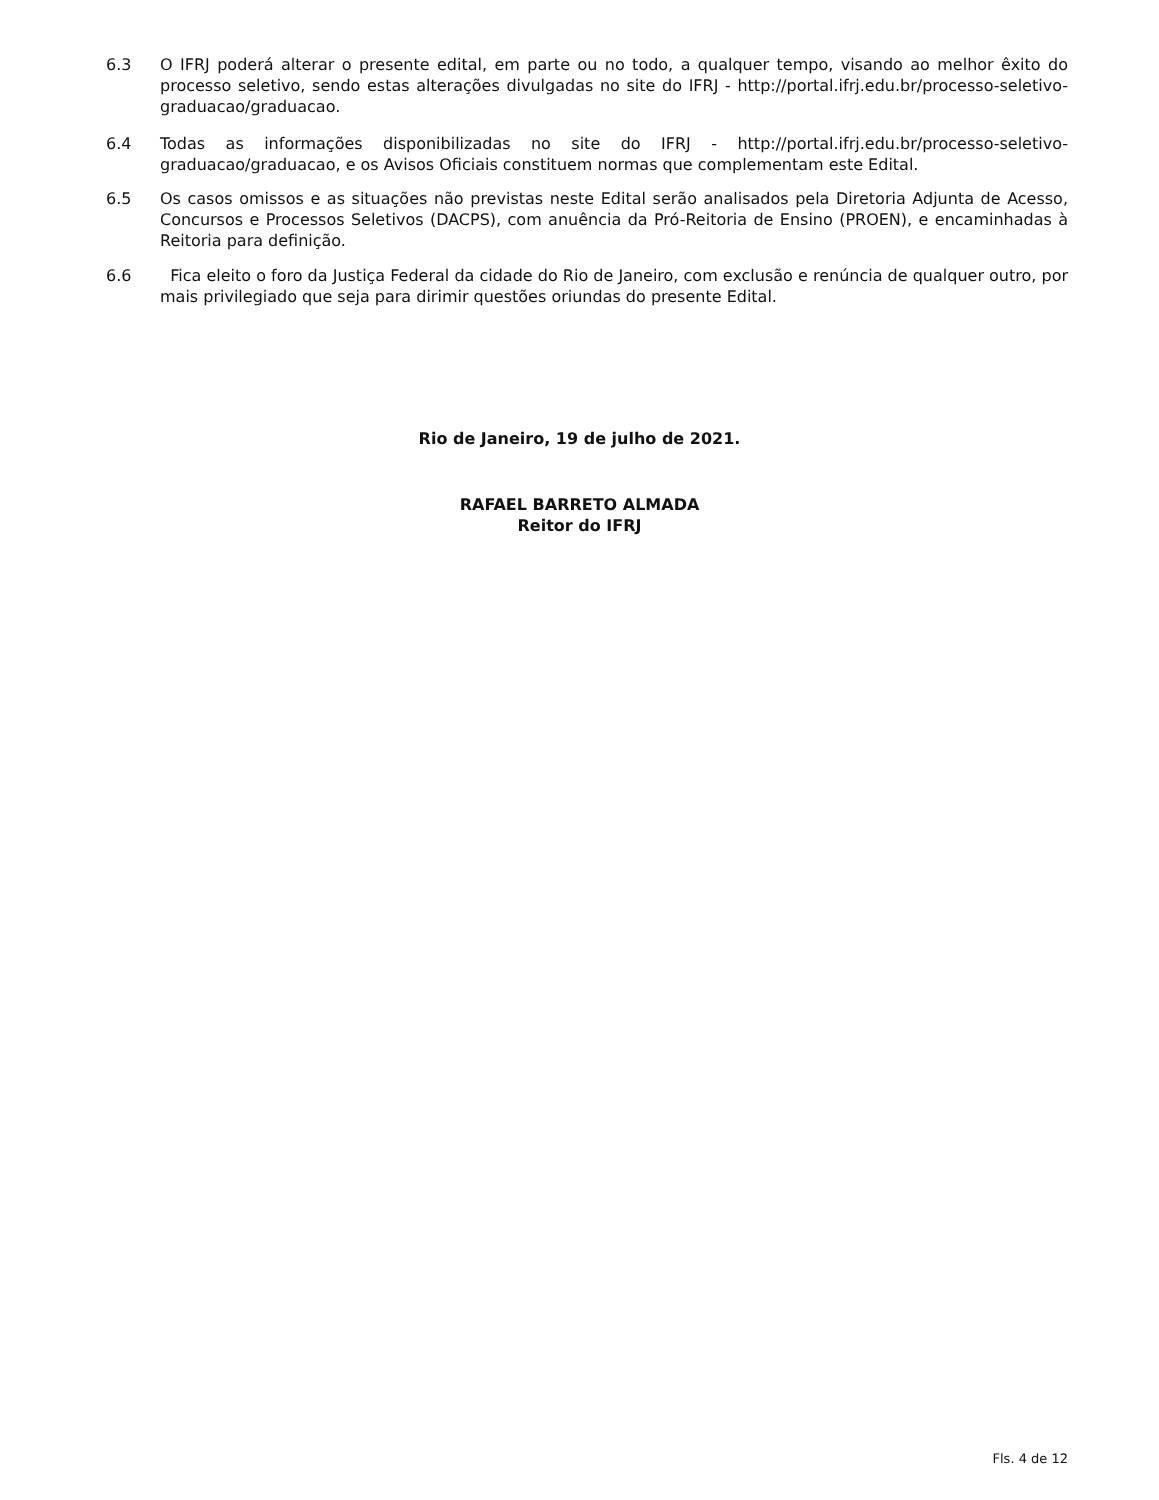6.3 O IFRJ poderá alterar o presente edital, em parte ou no todo, a qualquer tempo, visando ao melhor êxito do processo seletivo, sendo estas alterações divulgadas no site do IFRJ - http://portal.ifrj.edu.br/processo-seletivo-graduacao/graduacao.
6.4 Todas as informações disponibilizadas no site do IFRJ - http://portal.ifrj.edu.br/processo-seletivo-graduacao/graduacao, e os Avisos Oficiais constituem normas que complementam este Edital.
6.5 Os casos omissos e as situações não previstas neste Edital serão analisados pela Diretoria Adjunta de Acesso, Concursos e Processos Seletivos (DACPS), com anuência da Pró-Reitoria de Ensino (PROEN), e encaminhadas à Reitoria para definição.
6.6 Fica eleito o foro da Justiça Federal da cidade do Rio de Janeiro, com exclusão e renúncia de qualquer outro, por mais privilegiado que seja para dirimir questões oriundas do presente Edital.
Rio de Janeiro, 19 de julho de 2021.
RAFAEL BARRETO ALMADA
Reitor do IFRJ
Fls. 4 de 12